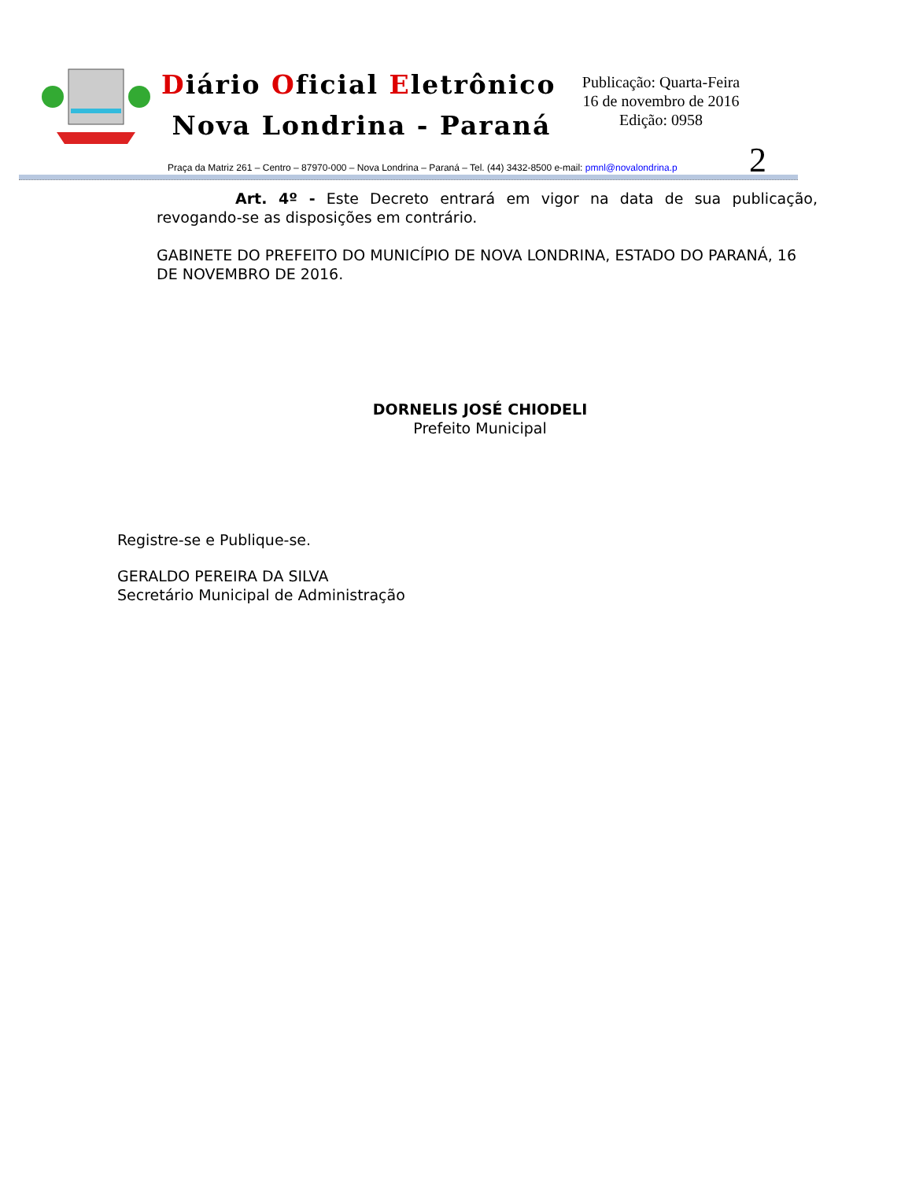Diário Oficial Eletrônico
Nova Londrina - Paraná
Publicação: Quarta-Feira
16 de novembro de 2016
Edição: 0958
2
Praça da Matriz 261 – Centro – 87970-000 – Nova Londrina – Paraná – Tel. (44) 3432-8500 e-mail: pmnl@novalondrina.p
Art. 4º - Este Decreto entrará em vigor na data de sua publicação, revogando-se as disposições em contrário.
GABINETE DO PREFEITO DO MUNICÍPIO DE NOVA LONDRINA, ESTADO DO PARANÁ, 16 DE NOVEMBRO DE 2016.
DORNELIS JOSÉ CHIODELI
Prefeito Municipal
Registre-se e Publique-se.
GERALDO PEREIRA DA SILVA
Secretário Municipal de Administração